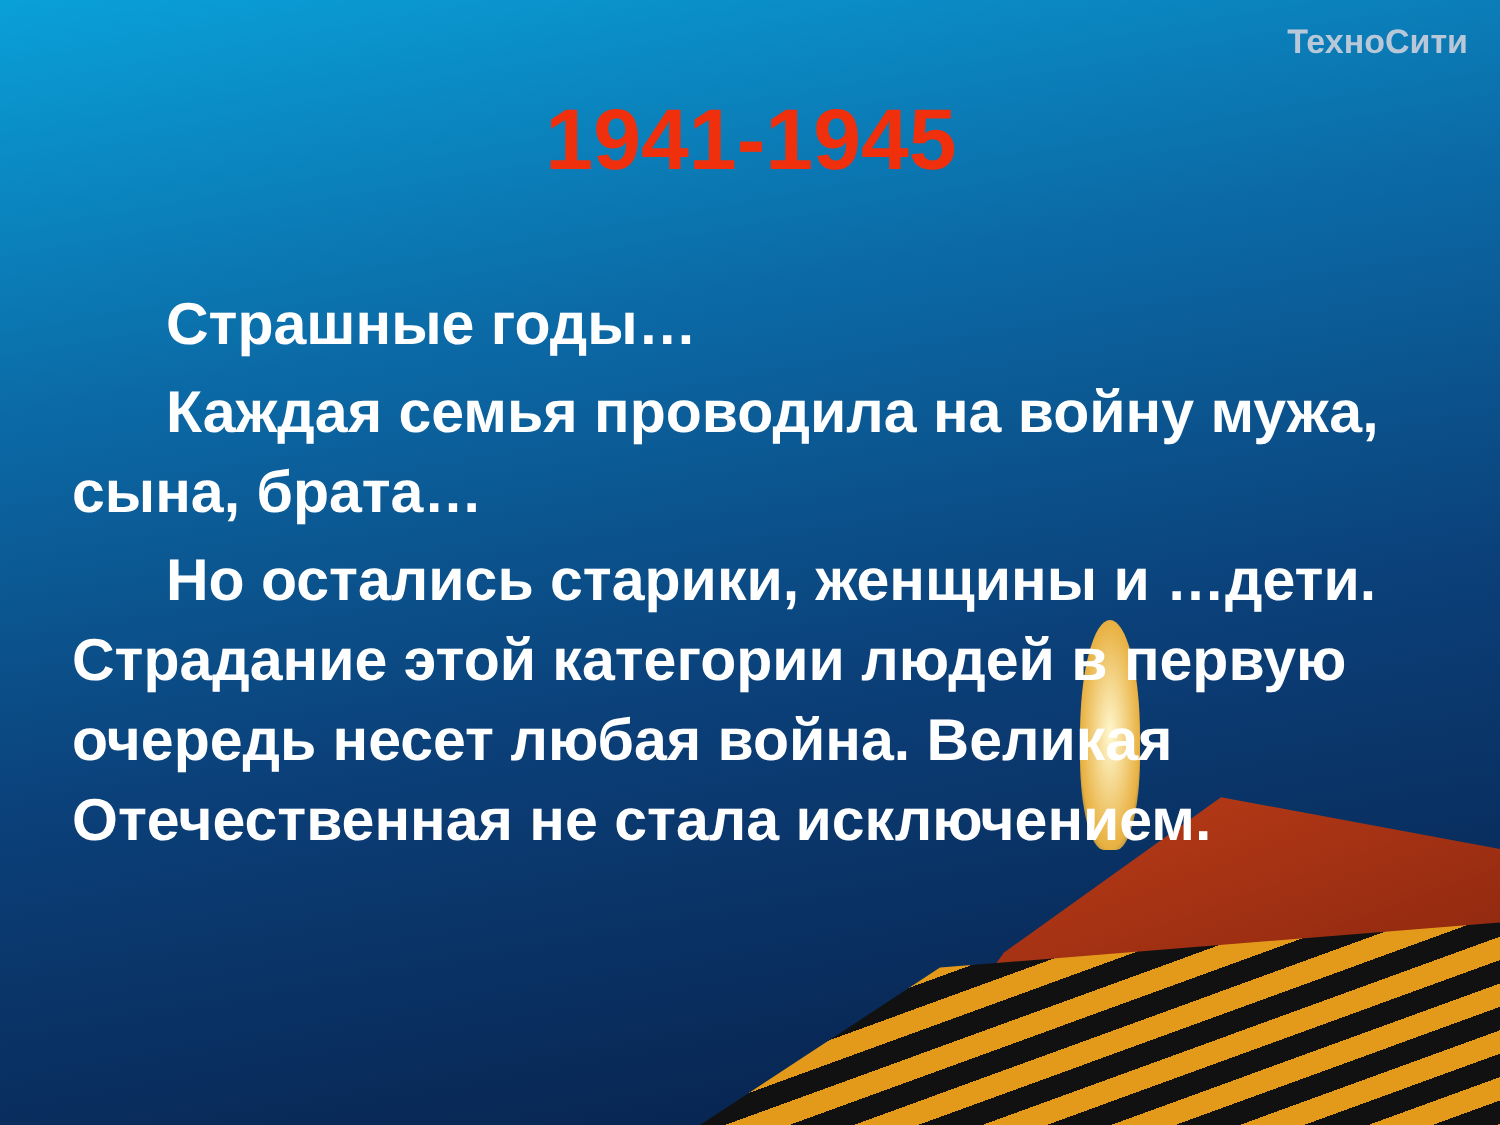ТехноСити
1941-1945
Страшные годы…
Каждая семья проводила на войну мужа, сына, брата…
Но остались старики, женщины и …дети. Страдание этой категории людей в первую очередь несет любая война. Великая Отечественная не стала исключением.